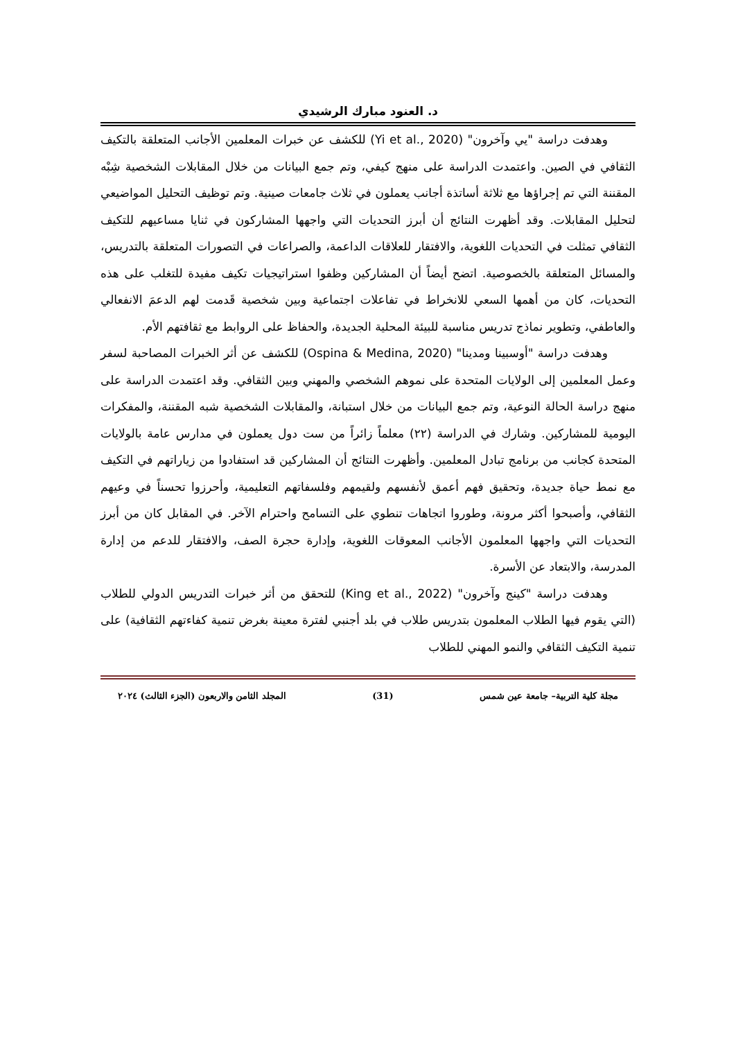د. العنود مبارك الرشيدي
وهدفت دراسة "يي وآخرون" (Yi et al., 2020) للكشف عن خبرات المعلمين الأجانب المتعلقة بالتكيف الثقافي في الصين. واعتمدت الدراسة على منهج كيفي، وتم جمع البيانات من خلال المقابلات الشخصية شِبْه المقننة التي تم إجراؤها مع ثلاثة أساتذة أجانب يعملون في ثلاث جامعات صينية. وتم توظيف التحليل المواضيعي لتحليل المقابلات. وقد أظهرت النتائج أن أبرز التحديات التي واجهها المشاركون في ثنايا مساعيهم للتكيف الثقافي تمثلت في التحديات اللغوية، والافتقار للعلاقات الداعمة، والصراعات في التصورات المتعلقة بالتدريس، والمسائل المتعلقة بالخصوصية. اتضح أيضاً أن المشاركين وظفوا استراتيجيات تكيف مفيدة للتغلب على هذه التحديات، كان من أهمها السعي للانخراط في تفاعلات اجتماعية وبين شخصية قَدمت لهم الدعمَ الانفعالي والعاطفي، وتطوير نماذج تدريس مناسبة للبيئة المحلية الجديدة، والحفاظ على الروابط مع ثقافتهم الأم.
وهدفت دراسة "أوسبينا ومدينا" (Ospina & Medina, 2020) للكشف عن أثر الخبرات المصاحبة لسفر وعمل المعلمين إلى الولايات المتحدة على نموهم الشخصي والمهني وبين الثقافي. وقد اعتمدت الدراسة على منهج دراسة الحالة النوعية، وتم جمع البيانات من خلال استبانة، والمقابلات الشخصية شبه المقننة، والمفكرات اليومية للمشاركين. وشارك في الدراسة (٢٢) معلماً زائراً من ست دول يعملون في مدارس عامة بالولايات المتحدة كجانب من برنامج تبادل المعلمين. وأظهرت النتائج أن المشاركين قد استفادوا من زياراتهم في التكيف مع نمط حياة جديدة، وتحقيق فهم أعمق لأنفسهم ولقيمهم وفلسفاتهم التعليمية، وأحرزوا تحسناً في وعيهم الثقافي، وأصبحوا أكثر مرونة، وطوروا اتجاهات تنطوي على التسامح واحترام الآخر. في المقابل كان من أبرز التحديات التي واجهها المعلمون الأجانب المعوقات اللغوية، وإدارة حجرة الصف، والافتقار للدعم من إدارة المدرسة، والابتعاد عن الأسرة.
وهدفت دراسة "كينج وآخرون" (King et al., 2022) للتحقق من أثر خبرات التدريس الدولي للطلاب (التي يقوم فيها الطلاب المعلمون بتدريس طلاب في بلد أجنبي لفترة معينة بغرض تنمية كفاءتهم الثقافية) على تنمية التكيف الثقافي والنمو المهني للطلاب
مجلة كلية التربية– جامعة عين شمس (31) المجلد الثامن والاربعون (الجزء الثالث) ٢٠٢٤